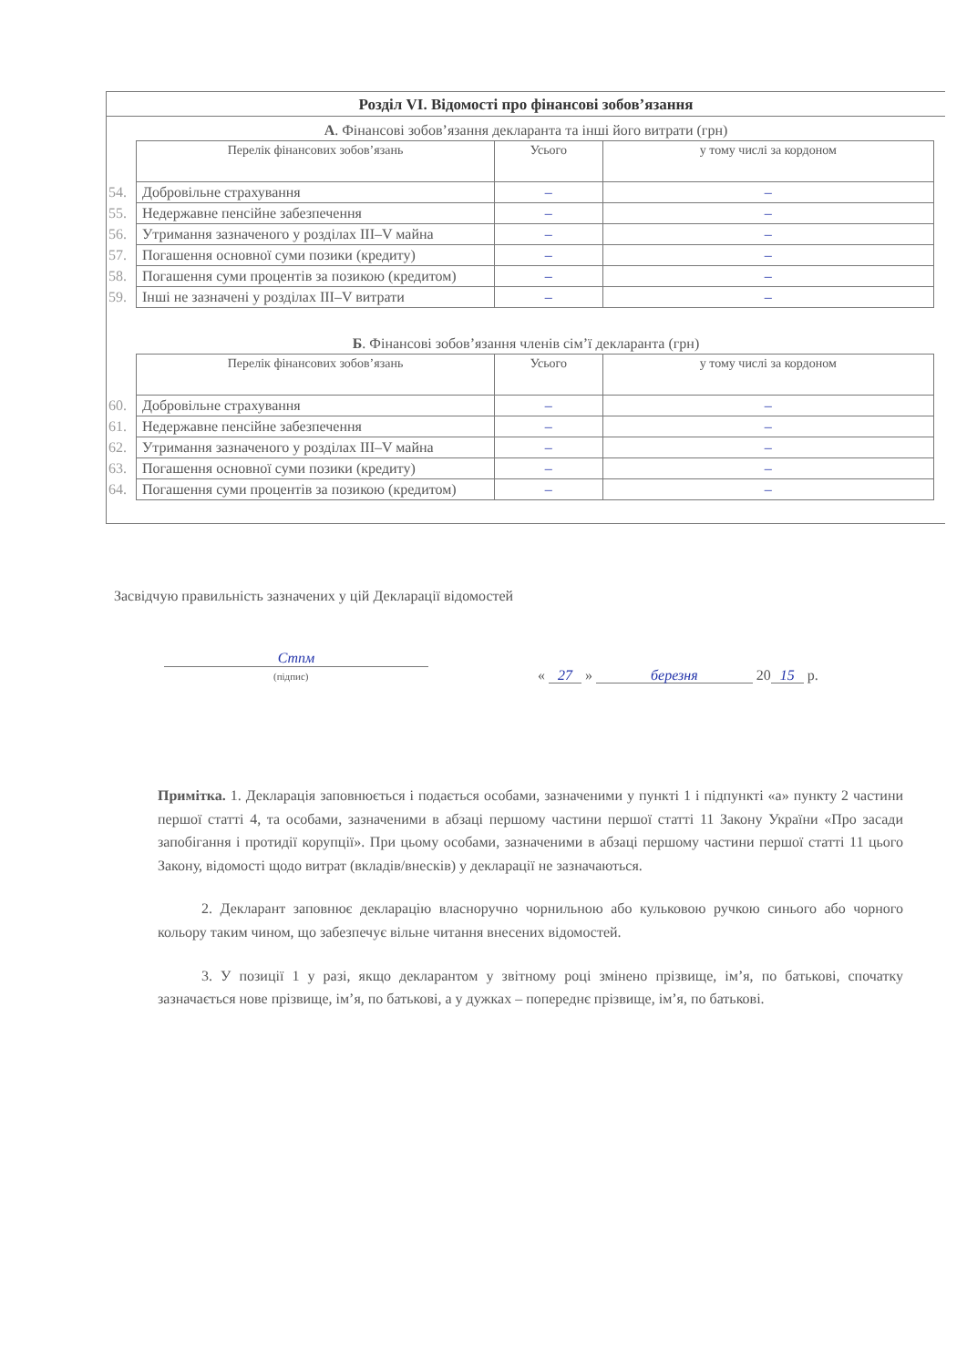Розділ VI. Відомості про фінансові зобов’язання
А. Фінансові зобов’язання декларанта та інші його витрати (грн)
| | Перелік фінансових зобов’язань | Усього | у тому числі за кордоном |
| 54. | Добровільне страхування | – | – |
| 55. | Недержавне пенсійне забезпечення | – | – |
| 56. | Утримання зазначеного у розділах III–V майна | – | – |
| 57. | Погашення основної суми позики (кредиту) | – | – |
| 58. | Погашення суми процентів за позикою (кредитом) | – | – |
| 59. | Інші не зазначені у розділах III–V витрати | – | – |
Б. Фінансові зобов’язання членів сім’ї декларанта (грн)
| | Перелік фінансових зобов’язань | Усього | у тому числі за кордоном |
| 60. | Добровільне страхування | – | – |
| 61. | Недержавне пенсійне забезпечення | – | – |
| 62. | Утримання зазначеного у розділах III–V майна | – | – |
| 63. | Погашення основної суми позики (кредиту) | – | – |
| 64. | Погашення суми процентів за позикою (кредитом) | – | – |
Засвідчую правильність зазначених у цій Декларації відомостей
Стпм
(підпис)
« 27 » березня 20 15 р.
Примітка. 1. Декларація заповнюється і подається особами, зазначеними у пункті 1 і підпункті «а» пункту 2 частини першої статті 4, та особами, зазначеними в абзаці першому частини першої статті 11 Закону України «Про засади запобігання і протидії корупції». При цьому особами, зазначеними в абзаці першому частини першої статті 11 цього Закону, відомості щодо витрат (вкладів/внесків) у декларації не зазначаються.
2. Декларант заповнює декларацію власноручно чорнильною або кульковою ручкою синього або чорного кольору таким чином, що забезпечує вільне читання внесених відомостей.
3. У позиції 1 у разі, якщо декларантом у звітному році змінено прізвище, ім’я, по батькові, спочатку зазначається нове прізвище, ім’я, по батькові, а у дужках – попереднє прізвище, ім’я, по батькові.